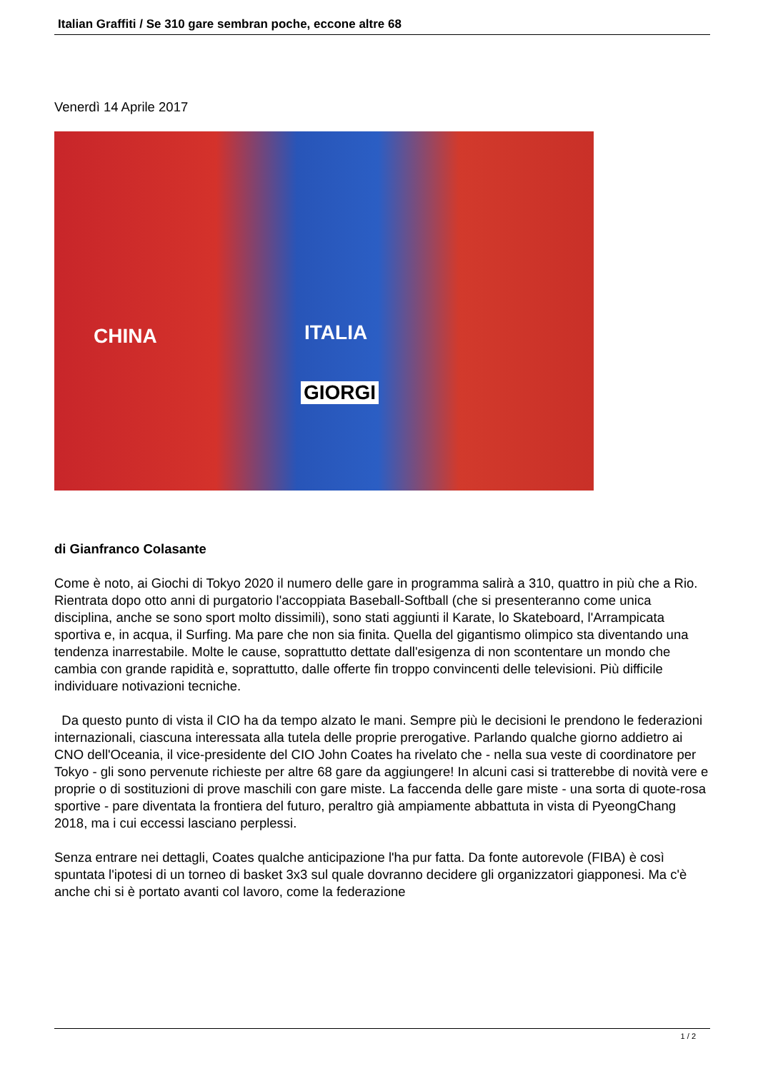Italian Graffiti / Se 310 gare sembran poche, eccone altre 68
Venerdì 14 Aprile 2017
CHINA ITALIA
GIORGI
di Gianfranco Colasante
Come è noto, ai Giochi di Tokyo 2020 il numero delle gare in programma salirà a 310, quattro in più che a Rio. Rientrata dopo otto anni di purgatorio l'accoppiata Baseball-Softball (che si presenteranno come unica disciplina, anche se sono sport molto dissimili), sono stati aggiunti il Karate, lo Skateboard, l'Arrampicata sportiva e, in acqua, il Surfing. Ma pare che non sia finita. Quella del gigantismo olimpico sta diventando una tendenza inarrestabile. Molte le cause, soprattutto dettate dall'esigenza di non scontentare un mondo che cambia con grande rapidità e, soprattutto, dalle offerte fin troppo convincenti delle televisioni. Più difficile individuare notivazioni tecniche.
Da questo punto di vista il CIO ha da tempo alzato le mani. Sempre più le decisioni le prendono le federazioni internazionali, ciascuna interessata alla tutela delle proprie prerogative. Parlando qualche giorno addietro ai CNO dell'Oceania, il vice-presidente del CIO John Coates ha rivelato che - nella sua veste di coordinatore per Tokyo - gli sono pervenute richieste per altre 68 gare da aggiungere! In alcuni casi si tratterebbe di novità vere e proprie o di sostituzioni di prove maschili con gare miste. La faccenda delle gare miste - una sorta di quote-rosa sportive - pare diventata la frontiera del futuro, peraltro già ampiamente abbattuta in vista di PyeongChang 2018, ma i cui eccessi lasciano perplessi.
Senza entrare nei dettagli, Coates qualche anticipazione l'ha pur fatta. Da fonte autorevole (FIBA) è così spuntata l'ipotesi di un torneo di basket 3x3 sul quale dovranno decidere gli organizzatori giapponesi. Ma c'è anche chi si è portato avanti col lavoro, come la federazione
1 / 2